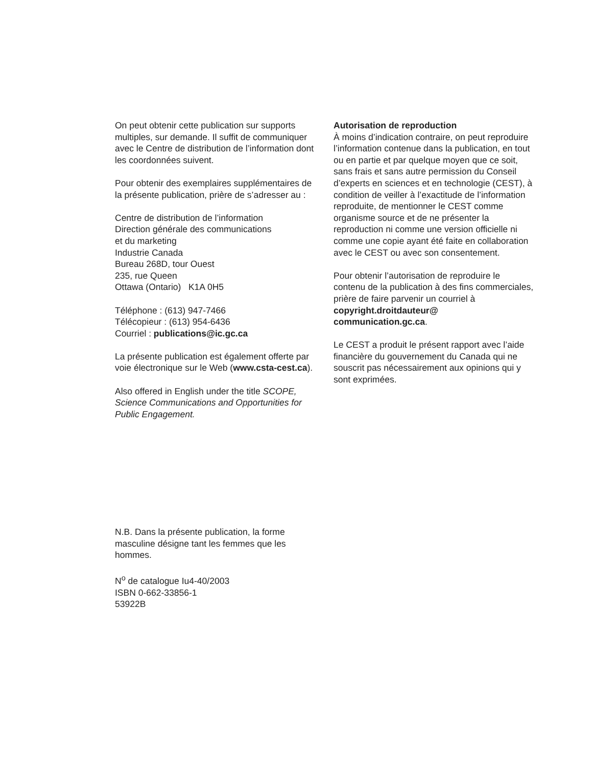On peut obtenir cette publication sur supports multiples, sur demande. Il suffit de communiquer avec le Centre de distribution de l’information dont les coordonnées suivent.
Pour obtenir des exemplaires supplémentaires de la présente publication, prière de s’adresser au :
Centre de distribution de l’information
Direction générale des communications
et du marketing
Industrie Canada
Bureau 268D, tour Ouest
235, rue Queen
Ottawa (Ontario) K1A 0H5
Téléphone : (613) 947-7466
Télécopieur : (613) 954-6436
Courriel : publications@ic.gc.ca
La présente publication est également offerte par voie électronique sur le Web (www.csta-cest.ca).
Also offered in English under the title SCOPE, Science Communications and Opportunities for Public Engagement.
Autorisation de reproduction
À moins d’indication contraire, on peut reproduire l’information contenue dans la publication, en tout ou en partie et par quelque moyen que ce soit, sans frais et sans autre permission du Conseil d’experts en sciences et en technologie (CEST), à condition de veiller à l’exactitude de l’information reproduite, de mentionner le CEST comme organisme source et de ne présenter la reproduction ni comme une version officielle ni comme une copie ayant été faite en collaboration avec le CEST ou avec son consentement.
Pour obtenir l’autorisation de reproduire le contenu de la publication à des fins commerciales, prière de faire parvenir un courriel à copyright.droitdauteur@ communication.gc.ca.
Le CEST a produit le présent rapport avec l’aide financière du gouvernement du Canada qui ne souscrit pas nécessairement aux opinions qui y sont exprimées.
N.B. Dans la présente publication, la forme masculine désigne tant les femmes que les hommes.
N<sup>o</sup> de catalogue Iu4-40/2003
ISBN 0-662-33856-1
53922B